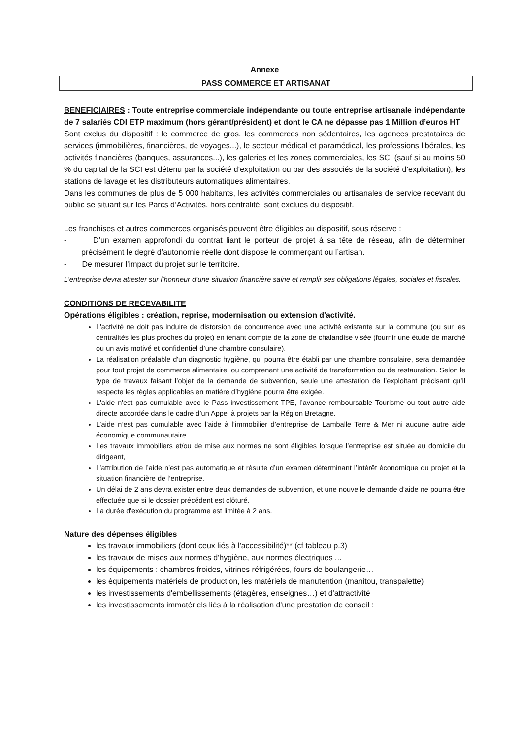Annexe
PASS COMMERCE ET ARTISANAT
BENEFICIAIRES : Toute entreprise commerciale indépendante ou toute entreprise artisanale indépendante de 7 salariés CDI ETP maximum (hors gérant/président) et dont le CA ne dépasse pas 1 Million d’euros HT
Sont exclus du dispositif : le commerce de gros, les commerces non sédentaires, les agences prestataires de services (immobilières, financières, de voyages...), le secteur médical et paramédical, les professions libérales, les activités financières (banques, assurances...), les galeries et les zones commerciales, les SCI (sauf si au moins 50 % du capital de la SCI est détenu par la société d’exploitation ou par des associés de la société d’exploitation), les stations de lavage et les distributeurs automatiques alimentaires.
Dans les communes de plus de 5 000 habitants, les activités commerciales ou artisanales de service recevant du public se situant sur les Parcs d’Activités, hors centralité, sont exclues du dispositif.
Les franchises et autres commerces organisés peuvent être éligibles au dispositif, sous réserve :
- D’un examen approfondi du contrat liant le porteur de projet à sa tête de réseau, afin de déterminer précisément le degré d’autonomie réelle dont dispose le commerçant ou l’artisan.
- De mesurer l’impact du projet sur le territoire.
L'entreprise devra attester sur l’honneur d’une situation financière saine et remplir ses obligations légales, sociales et fiscales.
CONDITIONS DE RECEVABILITE
Opérations éligibles : création, reprise, modernisation ou extension d'activité.
L'activité ne doit pas induire de distorsion de concurrence avec une activité existante sur la commune (ou sur les centralités les plus proches du projet) en tenant compte de la zone de chalandise visée (fournir une étude de marché ou un avis motivé et confidentiel d’une chambre consulaire).
La réalisation préalable d'un diagnostic hygiène, qui pourra être établi par une chambre consulaire, sera demandée pour tout projet de commerce alimentaire, ou comprenant une activité de transformation ou de restauration. Selon le type de travaux faisant l’objet de la demande de subvention, seule une attestation de l’exploitant précisant qu’il respecte les règles applicables en matière d’hygiène pourra être exigée.
L'aide n'est pas cumulable avec le Pass investissement TPE, l’avance remboursable Tourisme ou tout autre aide directe accordée dans le cadre d’un Appel à projets par la Région Bretagne.
L’aide n’est pas cumulable avec l’aide à l’immobilier d’entreprise de Lamballe Terre & Mer ni aucune autre aide économique communautaire.
Les travaux immobiliers et/ou de mise aux normes ne sont éligibles lorsque l’entreprise est située au domicile du dirigeant,
L’attribution de l’aide n’est pas automatique et résulte d’un examen déterminant l’intérêt économique du projet et la situation financière de l’entreprise.
Un délai de 2 ans devra exister entre deux demandes de subvention, et une nouvelle demande d’aide ne pourra être effectuée que si le dossier précédent est clôturé.
La durée d'exécution du programme est limitée à 2 ans.
Nature des dépenses éligibles
les travaux immobiliers (dont ceux liés à l'accessibilité)** (cf tableau p.3)
les travaux de mises aux normes d'hygiène, aux normes électriques ...
les équipements : chambres froides, vitrines réfrigérées, fours de boulangerie…
les équipements matériels de production, les matériels de manutention (manitou, transpalette)
les investissements d'embellissements (étagères, enseignes…) et d'attractivité
les investissements immatériels liés à la réalisation d'une prestation de conseil :